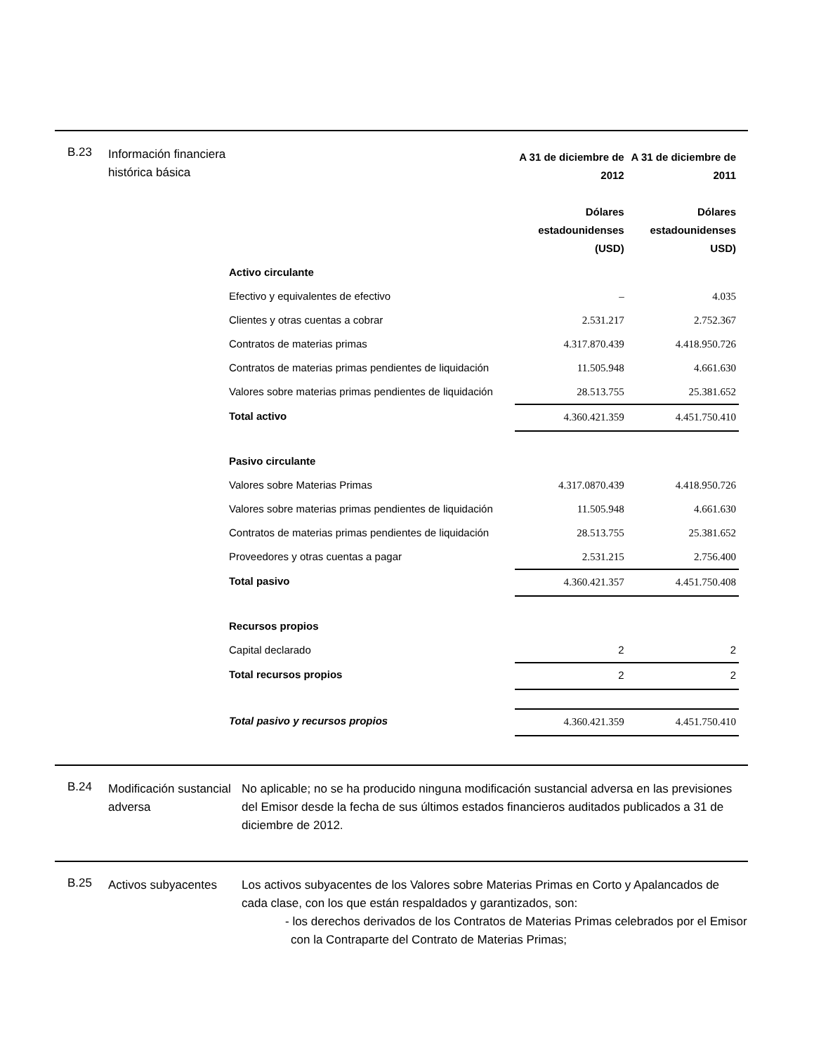B.23
Información financiera histórica básica
| | A 31 de diciembre de 2012 Dólares estadounidenses (USD) | A 31 de diciembre de 2011 Dólares estadounidenses USD) |
| --- | --- | --- |
| Activo circulante | | |
| Efectivo y equivalentes de efectivo | – | 4.035 |
| Clientes y otras cuentas a cobrar | 2.531.217 | 2.752.367 |
| Contratos de materias primas | 4.317.870.439 | 4.418.950.726 |
| Contratos de materias primas pendientes de liquidación | 11.505.948 | 4.661.630 |
| Valores sobre materias primas pendientes de liquidación | 28.513.755 | 25.381.652 |
| Total activo | 4.360.421.359 | 4.451.750.410 |
| Pasivo circulante | | |
| Valores sobre Materias Primas | 4.317.0870.439 | 4.418.950.726 |
| Valores sobre materias primas pendientes de liquidación | 11.505.948 | 4.661.630 |
| Contratos de materias primas pendientes de liquidación | 28.513.755 | 25.381.652 |
| Proveedores y otras cuentas a pagar | 2.531.215 | 2.756.400 |
| Total pasivo | 4.360.421.357 | 4.451.750.408 |
| Recursos propios | | |
| Capital declarado | 2 | 2 |
| Total recursos propios | 2 | 2 |
| Total pasivo y recursos propios | 4.360.421.359 | 4.451.750.410 |
B.24
Modificación sustancial adversa
No aplicable; no se ha producido ninguna modificación sustancial adversa en las previsiones del Emisor desde la fecha de sus últimos estados financieros auditados publicados a 31 de diciembre de 2012.
B.25
Activos subyacentes
Los activos subyacentes de los Valores sobre Materias Primas en Corto y Apalancados de cada clase, con los que están respaldados y garantizados, son:
- los derechos derivados de los Contratos de Materias Primas celebrados por el Emisor con la Contraparte del Contrato de Materias Primas;